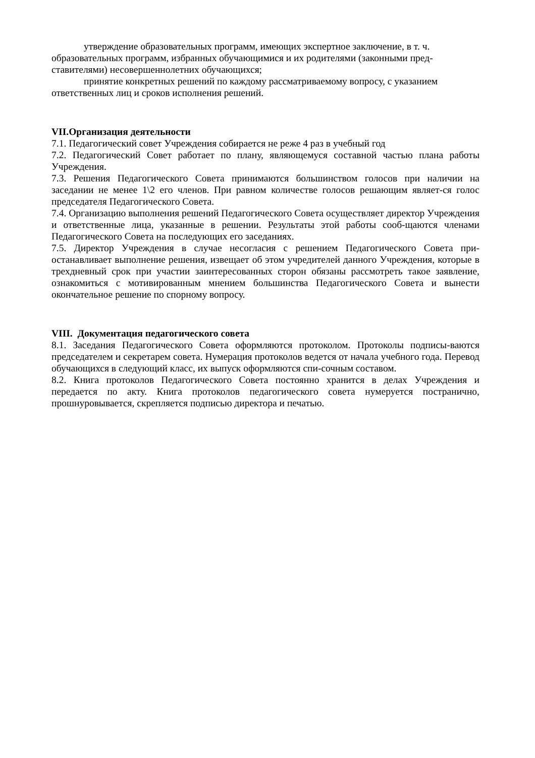утверждение образовательных программ, имеющих экспертное заключение, в т. ч. образовательных программ, избранных обучающимися и их родителями (законными пред-ставителями) несовершеннолетних обучающихся;
принятие конкретных решений по каждому рассматриваемому вопросу, с указанием ответственных лиц и сроков исполнения решений.
VII.Организация деятельности
7.1. Педагогический совет Учреждения собирается не реже 4 раз в учебный год
7.2. Педагогический Совет работает по плану, являющемуся составной частью плана работы Учреждения.
7.3. Решения Педагогического Совета принимаются большинством голосов при наличии на заседании не менее 1\2 его членов. При равном количестве голосов решающим являет-ся голос председателя Педагогического Совета.
7.4. Организацию выполнения решений Педагогического Совета осуществляет директор Учреждения и ответственные лица, указанные в решении. Результаты этой работы сооб-щаются членами Педагогического Совета на последующих его заседаниях.
7.5. Директор Учреждения в случае несогласия с решением Педагогического Совета при-останавливает выполнение решения, извещает об этом учредителей данного Учреждения, которые в трехдневный срок при участии заинтересованных сторон обязаны рассмотреть такое заявление, ознакомиться с мотивированным мнением большинства Педагогического Совета и вынести окончательное решение по спорному вопросу.
VIII. Документация педагогического совета
8.1. Заседания Педагогического Совета оформляются протоколом. Протоколы подписы-ваются председателем и секретарем совета. Нумерация протоколов ведется от начала учебного года. Перевод обучающихся в следующий класс, их выпуск оформляются спи-сочным составом.
8.2. Книга протоколов Педагогического Совета постоянно хранится в делах Учреждения и передается по акту. Книга протоколов педагогического совета нумеруется постранично, прошнуровывается, скрепляется подписью директора и печатью.